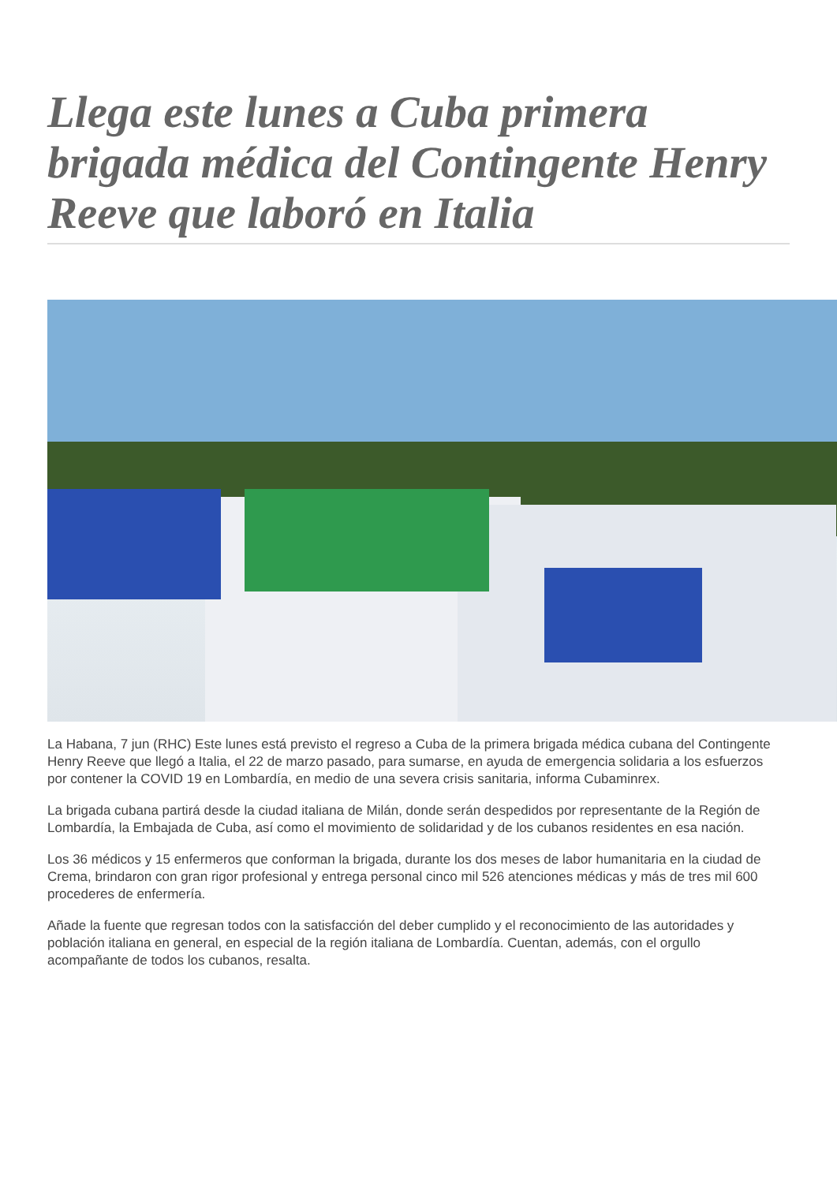Llega este lunes a Cuba primera brigada médica del Contingente Henry Reeve que laboró en Italia
La Habana, 7 jun (RHC) Este lunes está previsto el regreso a Cuba de la primera brigada médica cubana del Contingente Henry Reeve que llegó a Italia, el 22 de marzo pasado, para sumarse, en ayuda de emergencia solidaria a los esfuerzos por contener la COVID 19 en Lombardía, en medio de una severa crisis sanitaria, informa Cubaminrex.
La brigada cubana partirá desde la ciudad italiana de Milán, donde serán despedidos por representante de la Región de Lombardía, la Embajada de Cuba, así como el movimiento de solidaridad y de los cubanos residentes en esa nación.
Los 36 médicos y 15 enfermeros que conforman la brigada, durante los dos meses de labor humanitaria en la ciudad de Crema, brindaron con gran rigor profesional y entrega personal cinco mil 526 atenciones médicas y más de tres mil 600 procederes de enfermería.
Añade la fuente que regresan todos con la satisfacción del deber cumplido y el reconocimiento de las autoridades y población italiana en general, en especial de la región italiana de Lombardía. Cuentan, además, con el orgullo acompañante de todos los cubanos, resalta.